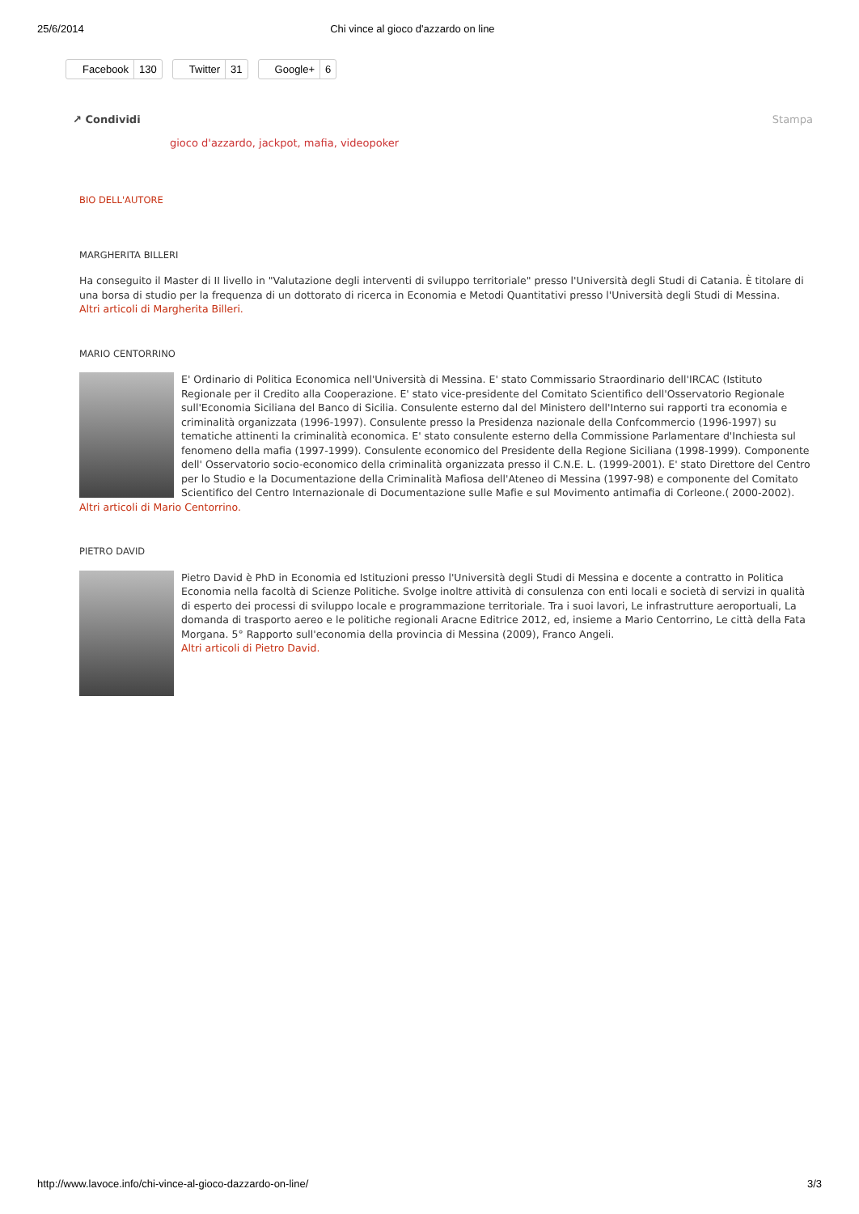25/6/2014 Chi vince al gioco d'azzardo on line
Facebook 130 Twitter 31 Google+ 6
↗ Condividi Stampa
gioco d'azzardo, jackpot, mafia, videopoker
BIO DELL'AUTORE
MARGHERITA BILLERI
Ha conseguito il Master di II livello in "Valutazione degli interventi di sviluppo territoriale" presso l'Università degli Studi di Catania. È titolare di una borsa di studio per la frequenza di un dottorato di ricerca in Economia e Metodi Quantitativi presso l'Università degli Studi di Messina.
Altri articoli di Margherita Billeri.
MARIO CENTORRINO
E' Ordinario di Politica Economica nell'Università di Messina. E' stato Commissario Straordinario dell'IRCAC (Istituto Regionale per il Credito alla Cooperazione. E' stato vice-presidente del Comitato Scientifico dell'Osservatorio Regionale sull'Economia Siciliana del Banco di Sicilia. Consulente esterno dal del Ministero dell'Interno sui rapporti tra economia e criminalità organizzata (1996-1997). Consulente presso la Presidenza nazionale della Confcommercio (1996-1997) su tematiche attinenti la criminalità economica. E' stato consulente esterno della Commissione Parlamentare d'Inchiesta sul fenomeno della mafia (1997-1999). Consulente economico del Presidente della Regione Siciliana (1998-1999). Componente dell' Osservatorio socio-economico della criminalità organizzata presso il C.N.E. L. (1999-2001). E' stato Direttore del Centro per lo Studio e la Documentazione della Criminalità Mafiosa dell'Ateneo di Messina (1997-98) e componente del Comitato Scientifico del Centro Internazionale di Documentazione sulle Mafie e sul Movimento antimafia di Corleone.( 2000-2002).
Altri articoli di Mario Centorrino.
PIETRO DAVID
Pietro David è PhD in Economia ed Istituzioni presso l'Università degli Studi di Messina e docente a contratto in Politica Economia nella facoltà di Scienze Politiche. Svolge inoltre attività di consulenza con enti locali e società di servizi in qualità di esperto dei processi di sviluppo locale e programmazione territoriale. Tra i suoi lavori, Le infrastrutture aeroportuali, La domanda di trasporto aereo e le politiche regionali Aracne Editrice 2012, ed, insieme a Mario Centorrino, Le città della Fata Morgana. 5° Rapporto sull'economia della provincia di Messina (2009), Franco Angeli.
Altri articoli di Pietro David.
http://www.lavoce.info/chi-vince-al-gioco-dazzardo-on-line/ 3/3